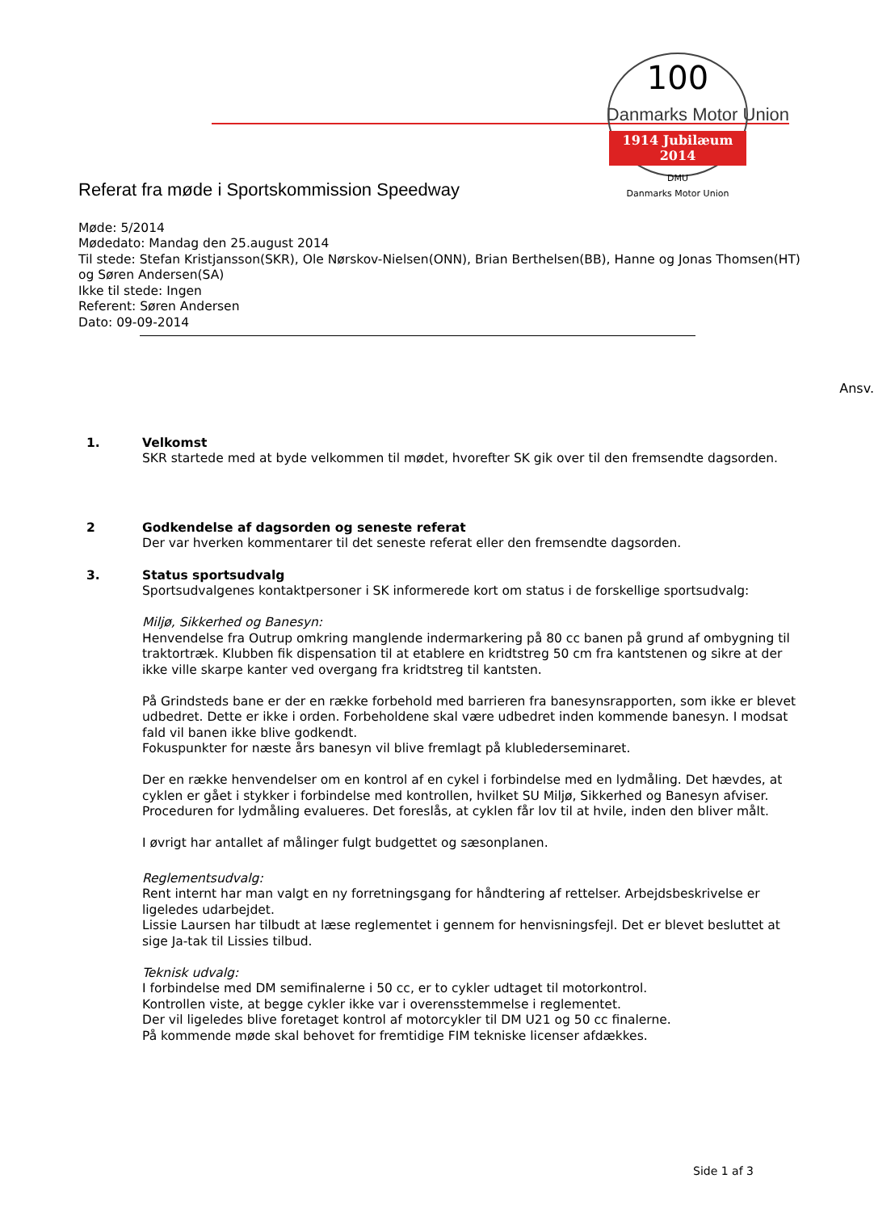Danmarks Motor Union
100
1914 Jubilæum 2014
DMU
Danmarks Motor Union
Referat fra møde i Sportskommission Speedway
Møde: 5/2014
Mødedato: Mandag den 25.august 2014
Til stede: Stefan Kristjansson(SKR), Ole Nørskov-Nielsen(ONN), Brian Berthelsen(BB), Hanne og Jonas Thomsen(HT) og Søren Andersen(SA)
Ikke til stede: Ingen
Referent: Søren Andersen
Dato: 09-09-2014
Ansv.
1. Velkomst
SKR startede med at byde velkommen til mødet, hvorefter SK gik over til den fremsendte dagsorden.
2 Godkendelse af dagsorden og seneste referat
Der var hverken kommentarer til det seneste referat eller den fremsendte dagsorden.
3. Status sportsudvalg
Sportsudvalgenes kontaktpersoner i SK informerede kort om status i de forskellige sportsudvalg:
Miljø, Sikkerhed og Banesyn:
Henvendelse fra Outrup omkring manglende indermarkering på 80 cc banen på grund af ombygning til traktortræk. Klubben fik dispensation til at etablere en kridtstreg 50 cm fra kantstenen og sikre at der ikke ville skarpe kanter ved overgang fra kridtstreg til kantsten.
På Grindsteds bane er der en række forbehold med barrieren fra banesynsrapporten, som ikke er blevet udbedret. Dette er ikke i orden. Forbeholdene skal være udbedret inden kommende banesyn. I modsat fald vil banen ikke blive godkendt.
Fokuspunkter for næste års banesyn vil blive fremlagt på klublederseminaret.
Der en række henvendelser om en kontrol af en cykel i forbindelse med en lydmåling. Det hævdes, at cyklen er gået i stykker i forbindelse med kontrollen, hvilket SU Miljø, Sikkerhed og Banesyn afviser. Proceduren for lydmåling evalueres. Det foreslås, at cyklen får lov til at hvile, inden den bliver målt.
I øvrigt har antallet af målinger fulgt budgettet og sæsonplanen.
Reglementsudvalg:
Rent internt har man valgt en ny forretningsgang for håndtering af rettelser. Arbejdsbeskrivelse er ligeledes udarbejdet.
Lissie Laursen har tilbudt at læse reglementet i gennem for henvisningsfejl. Det er blevet besluttet at sige Ja-tak til Lissies tilbud.
Teknisk udvalg:
I forbindelse med DM semifinalerne i 50 cc, er to cykler udtaget til motorkontrol.
Kontrollen viste, at begge cykler ikke var i overensstemmelse i reglementet.
Der vil ligeledes blive foretaget kontrol af motorcykler til DM U21 og 50 cc finalerne.
På kommende møde skal behovet for fremtidige FIM tekniske licenser afdækkes.
Side 1 af 3